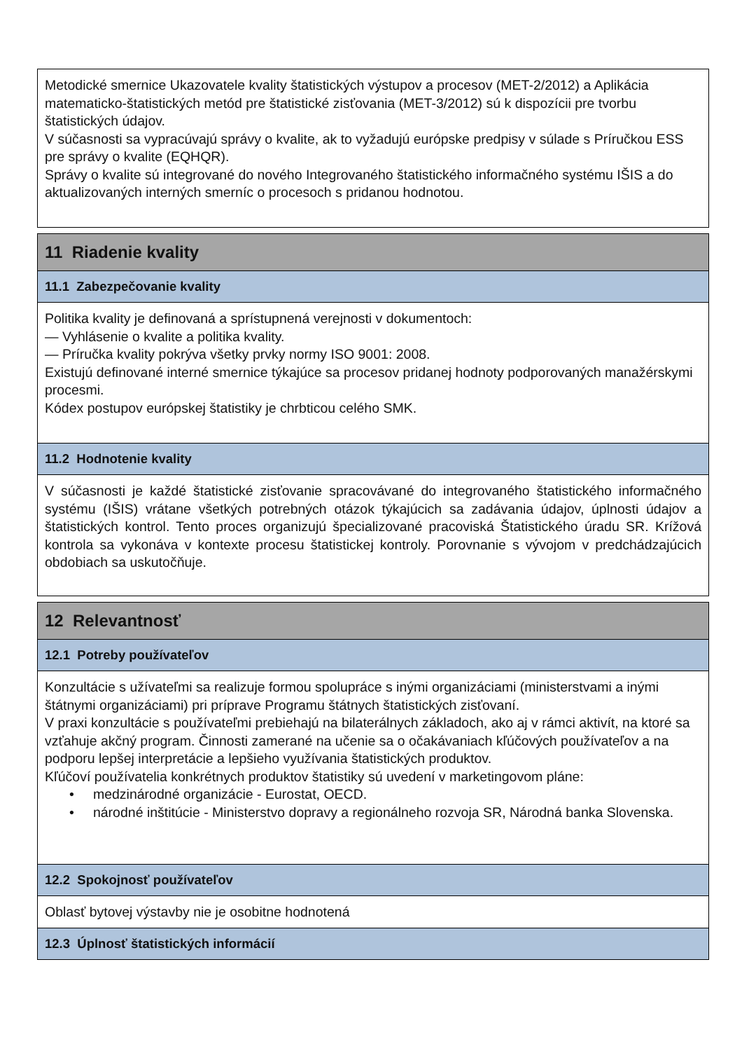Metodické smernice Ukazovatele kvality štatistických výstupov a procesov (MET-2/2012) a Aplikácia matematicko-štatistických metód pre štatistické zisťovania (MET-3/2012) sú k dispozícii pre tvorbu štatistických údajov.
V súčasnosti sa vypracúvajú správy o kvalite, ak to vyžadujú európske predpisy v súlade s Príručkou ESS pre správy o kvalite (EQHQR).
Správy o kvalite sú integrované do nového Integrovaného štatistického informačného systému IŠIS a do aktualizovaných interných smerníc o procesoch s pridanou hodnotou.
11 Riadenie kvality
11.1 Zabezpečovanie kvality
Politika kvality je definovaná a sprístupnená verejnosti v dokumentoch:
— Vyhlásenie o kvalite a politika kvality.
— Príručka kvality pokrýva všetky prvky normy ISO 9001: 2008.
Existujú definované interné smernice týkajúce sa procesov pridanej hodnoty podporovaných manažérskymi procesmi.
Kódex postupov európskej štatistiky je chrbticou celého SMK.
11.2 Hodnotenie kvality
V súčasnosti je každé štatistické zisťovanie spracovávané do integrovaného štatistického informačného systému (IŠIS) vrátane všetkých potrebných otázok týkajúcich sa zadávania údajov, úplnosti údajov a štatistických kontrol. Tento proces organizujú špecializované pracoviská Štatistického úradu SR. Krížová kontrola sa vykonáva v kontexte procesu štatistickej kontroly. Porovnanie s vývojom v predchádzajúcich obdobiach sa uskutočňuje.
12 Relevantnosť
12.1 Potreby používateľov
Konzultácie s užívateľmi sa realizuje formou spolupráce s inými organizáciami (ministerstvami a inými štátnymi organizáciami) pri príprave Programu štátnych štatistických zisťovaní.
V praxi konzultácie s používateľmi prebiehajú na bilaterálnych základoch, ako aj v rámci aktivít, na ktoré sa vzťahuje akčný program. Činnosti zamerané na učenie sa o očakávaniach kľúčových používateľov a na podporu lepšej interpretácie a lepšieho využívania štatistických produktov.
Kľúčoví používatelia konkrétnych produktov štatistiky sú uvedení v marketingovom pláne:
• medzinárodné organizácie - Eurostat, OECD.
• národné inštitúcie - Ministerstvo dopravy a regionálneho rozvoja SR, Národná banka Slovenska.
12.2 Spokojnosť používateľov
Oblasť bytovej výstavby nie je osobitne hodnotená
12.3 Úplnosť štatistických informácií